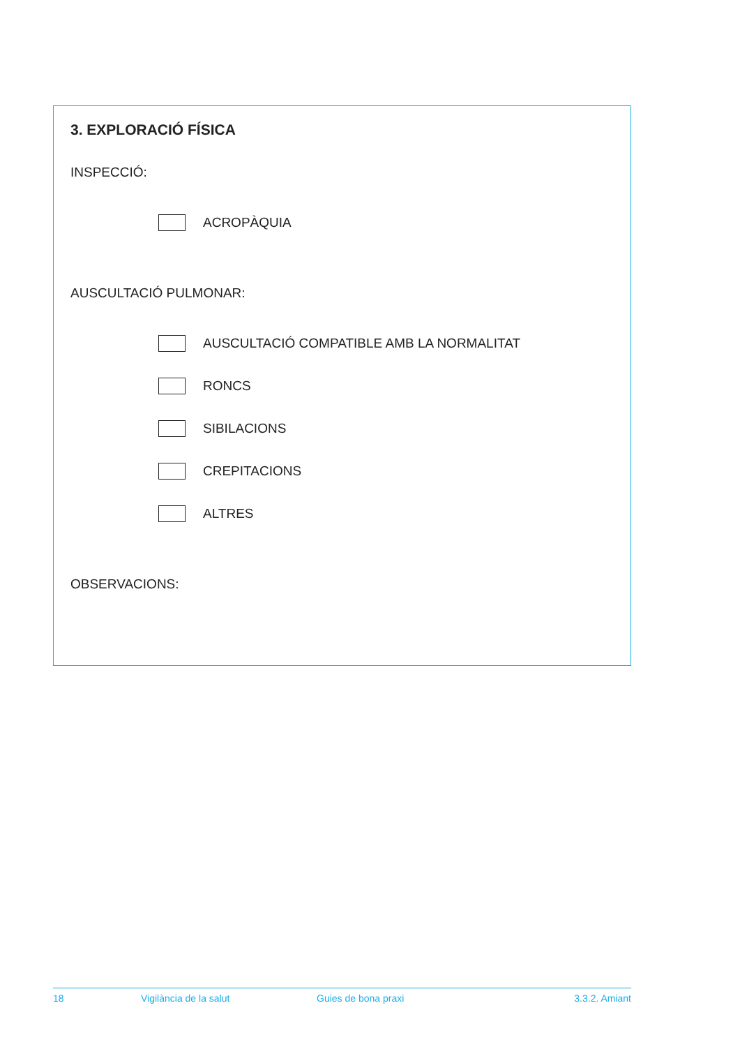3. EXPLORACIÓ FÍSICA
INSPECCIÓ:
ACROPÀQUIA
AUSCULTACIÓ PULMONAR:
AUSCULTACIÓ COMPATIBLE AMB LA NORMALITAT
RONCS
SIBILACIONS
CREPITACIONS
ALTRES
OBSERVACIONS:
18 Vigilància de la salut Guies de bona praxi 3.3.2. Amiant